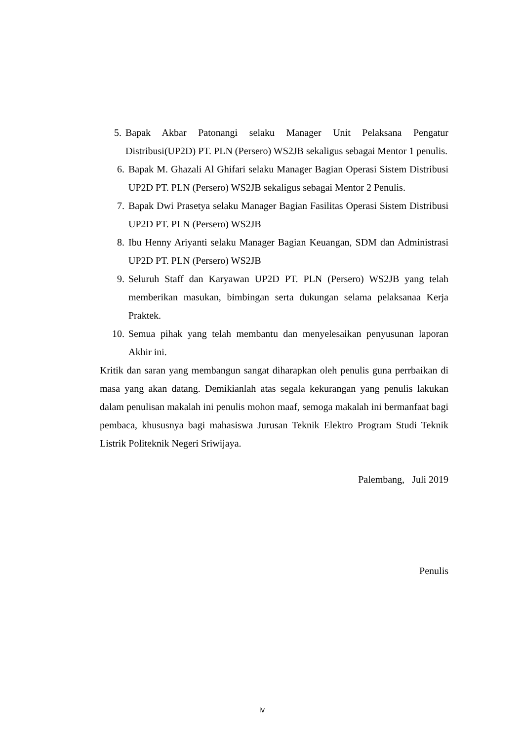5. Bapak Akbar Patonangi selaku Manager Unit Pelaksana Pengatur Distribusi(UP2D) PT. PLN (Persero) WS2JB sekaligus sebagai Mentor 1 penulis.
6. Bapak M. Ghazali Al Ghifari selaku Manager Bagian Operasi Sistem Distribusi UP2D PT. PLN (Persero) WS2JB sekaligus sebagai Mentor 2 Penulis.
7. Bapak Dwi Prasetya selaku Manager Bagian Fasilitas Operasi Sistem Distribusi UP2D PT. PLN (Persero) WS2JB
8. Ibu Henny Ariyanti selaku Manager Bagian Keuangan, SDM dan Administrasi UP2D PT. PLN (Persero) WS2JB
9. Seluruh Staff dan Karyawan UP2D PT. PLN (Persero) WS2JB yang telah memberikan masukan, bimbingan serta dukungan selama pelaksanaa Kerja Praktek.
10. Semua pihak yang telah membantu dan menyelesaikan penyusunan laporan Akhir ini.
Kritik dan saran yang membangun sangat diharapkan oleh penulis guna perrbaikan di masa yang akan datang. Demikianlah atas segala kekurangan yang penulis lakukan dalam penulisan makalah ini penulis mohon maaf, semoga makalah ini bermanfaat bagi pembaca, khususnya bagi mahasiswa Jurusan Teknik Elektro Program Studi Teknik Listrik Politeknik Negeri Sriwijaya.
Palembang, Juli 2019
Penulis
iv